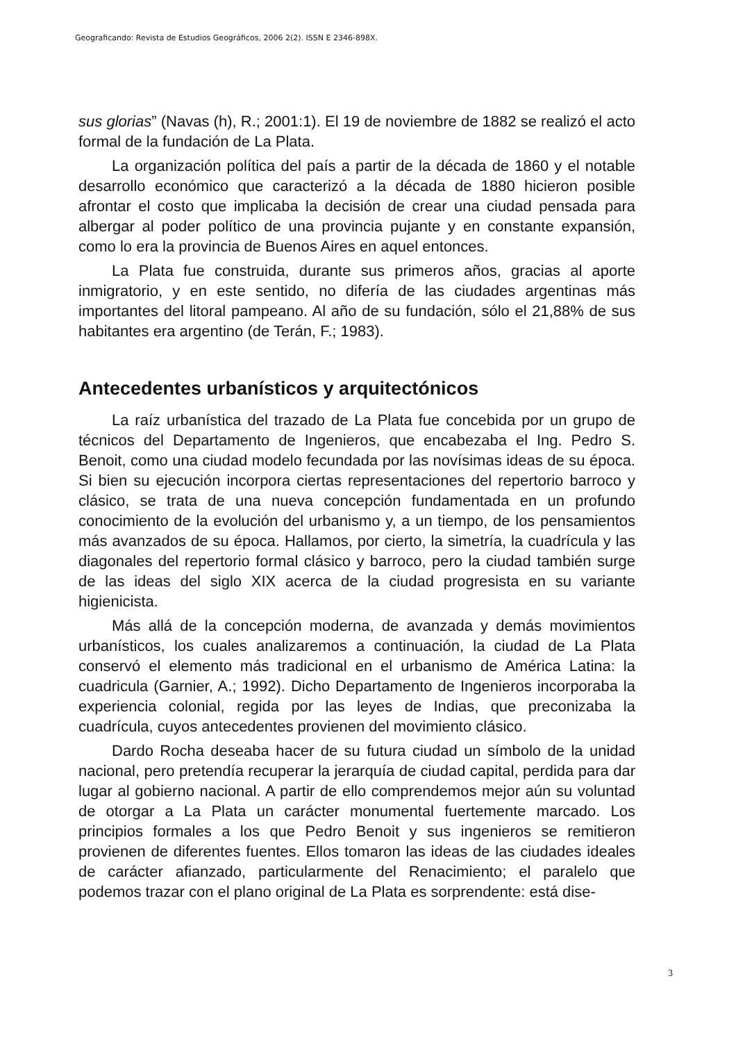Geograficando: Revista de Estudios Geográficos, 2006 2(2). ISSN E 2346-898X.
sus glorias” (Navas (h), R.; 2001:1). El 19 de noviembre de 1882 se realizó el acto formal de la fundación de La Plata.
La organización política del país a partir de la década de 1860 y el notable desarrollo económico que caracterizó a la década de 1880 hicieron posible afrontar el costo que implicaba la decisión de crear una ciudad pensada para albergar al poder político de una provincia pujante y en constante expansión, como lo era la provincia de Buenos Aires en aquel entonces.
La Plata fue construida, durante sus primeros años, gracias al aporte inmigratorio, y en este sentido, no difería de las ciudades argentinas más importantes del litoral pampeano. Al año de su fundación, sólo el 21,88% de sus habitantes era argentino (de Terán, F.; 1983).
Antecedentes urbanísticos y arquitectónicos
La raíz urbanística del trazado de La Plata fue concebida por un grupo de técnicos del Departamento de Ingenieros, que encabezaba el Ing. Pedro S. Benoit, como una ciudad modelo fecundada por las novísimas ideas de su época. Si bien su ejecución incorpora ciertas representaciones del repertorio barroco y clásico, se trata de una nueva concepción fundamentada en un profundo conocimiento de la evolución del urbanismo y, a un tiempo, de los pensamientos más avanzados de su época. Hallamos, por cierto, la simetría, la cuadrícula y las diagonales del repertorio formal clásico y barroco, pero la ciudad también surge de las ideas del siglo XIX acerca de la ciudad progresista en su variante higienicista.
Más allá de la concepción moderna, de avanzada y demás movimientos urbanísticos, los cuales analizaremos a continuación, la ciudad de La Plata conservó el elemento más tradicional en el urbanismo de América Latina: la cuadricula (Garnier, A.; 1992). Dicho Departamento de Ingenieros incorporaba la experiencia colonial, regida por las leyes de Indias, que preconizaba la cuadrícula, cuyos antecedentes provienen del movimiento clásico.
Dardo Rocha deseaba hacer de su futura ciudad un símbolo de la unidad nacional, pero pretendía recuperar la jerarquía de ciudad capital, perdida para dar lugar al gobierno nacional. A partir de ello comprendemos mejor aún su voluntad de otorgar a La Plata un carácter monumental fuertemente marcado. Los principios formales a los que Pedro Benoit y sus ingenieros se remitieron provienen de diferentes fuentes. Ellos tomaron las ideas de las ciudades ideales de carácter afianzado, particularmente del Renacimiento; el paralelo que podemos trazar con el plano original de La Plata es sorprendente: está dise-
3